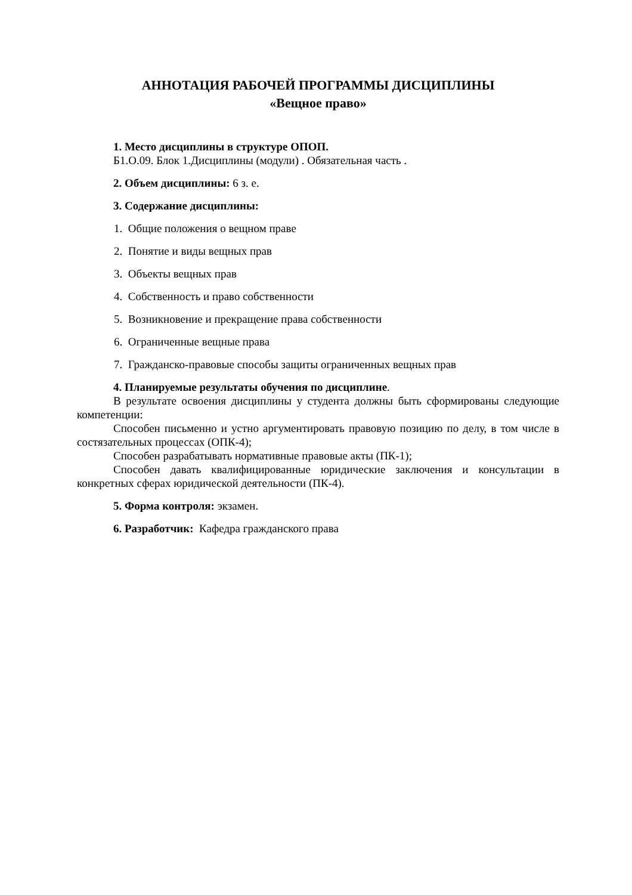АННОТАЦИЯ РАБОЧЕЙ ПРОГРАММЫ ДИСЦИПЛИНЫ
«Вещное право»
1. Место дисциплины в структуре ОПОП.
Б1.О.09. Блок 1.Дисциплины (модули) . Обязательная часть .
2. Объем дисциплины: 6 з. е.
3. Содержание дисциплины:
1. Общие положения о вещном праве
2. Понятие и виды вещных прав
3. Объекты вещных прав
4. Собственность и право собственности
5. Возникновение и прекращение права собственности
6. Ограниченные вещные права
7. Гражданско-правовые способы защиты ограниченных вещных прав
4. Планируемые результаты обучения по дисциплине.
В результате освоения дисциплины у студента должны быть сформированы следующие компетенции:
Способен письменно и устно аргументировать правовую позицию по делу, в том числе в состязательных процессах (ОПК-4);
Способен разрабатывать нормативные правовые акты (ПК-1);
Способен давать квалифицированные юридические заключения и консультации в конкретных сферах юридической деятельности (ПК-4).
5. Форма контроля: экзамен.
6. Разработчик: Кафедра гражданского права